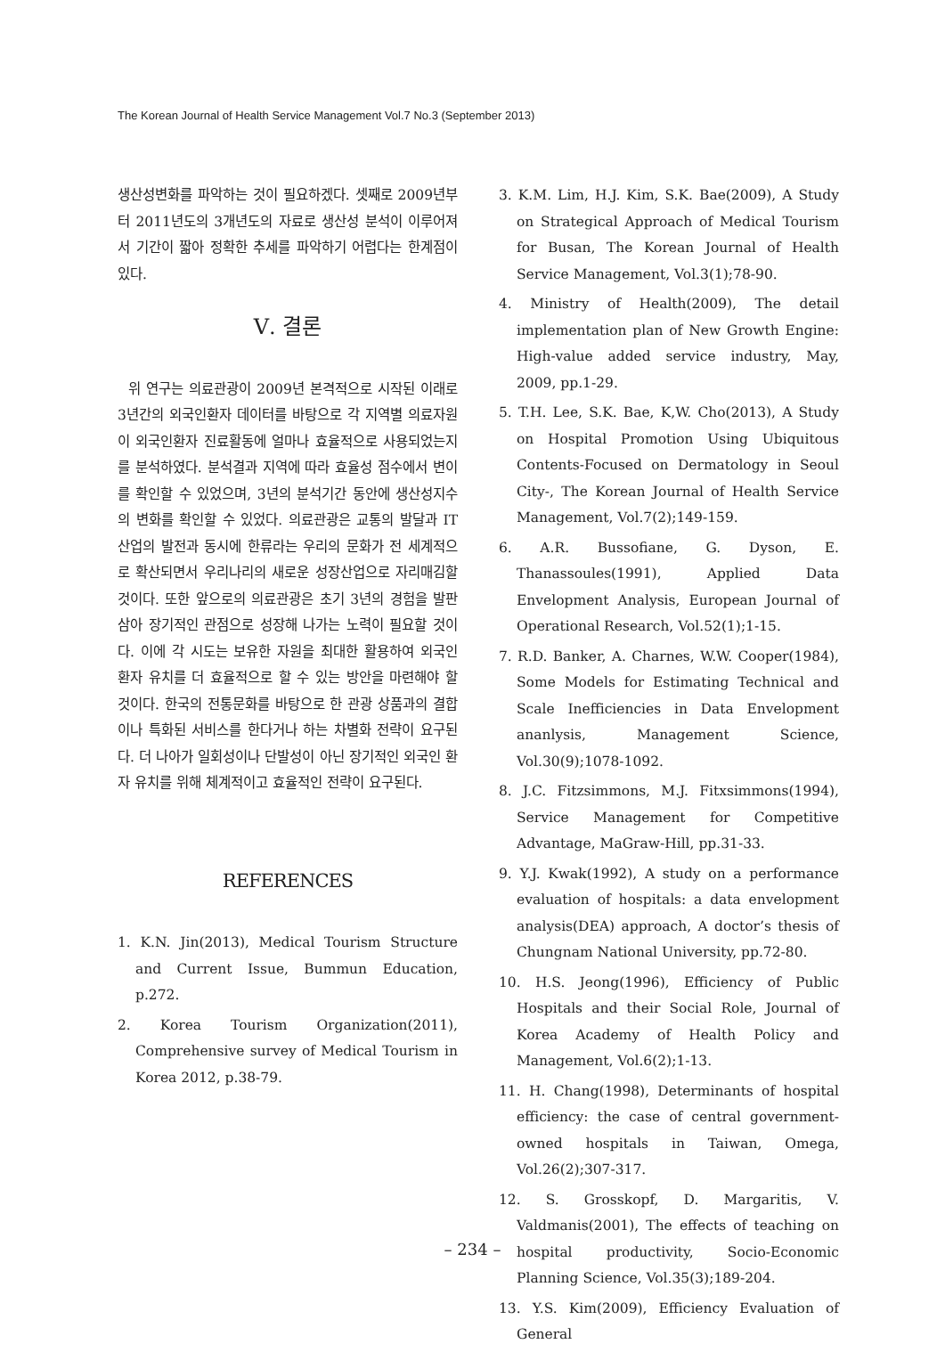The Korean Journal of Health Service Management Vol.7 No.3 (September 2013)
생산성변화를 파악하는 것이 필요하겠다. 셋째로 2009년부터 2011년도의 3개년도의 자료로 생산성 분석이 이루어져서 기간이 짧아 정확한 추세를 파악하기 어렵다는 한계점이 있다.
Ⅴ. 결론
위 연구는 의료관광이 2009년 본격적으로 시작된 이래로 3년간의 외국인환자 데이터를 바탕으로 각 지역별 의료자원이 외국인환자 진료활동에 얼마나 효율적으로 사용되었는지를 분석하였다. 분석결과 지역에 따라 효율성 점수에서 변이를 확인할 수 있었으며, 3년의 분석기간 동안에 생산성지수의 변화를 확인할 수 있었다. 의료관광은 교통의 발달과 IT산업의 발전과 동시에 한류라는 우리의 문화가 전 세계적으로 확산되면서 우리나리의 새로운 성장산업으로 자리매김할 것이다. 또한 앞으로의 의료관광은 초기 3년의 경험을 발판 삼아 장기적인 관점으로 성장해 나가는 노력이 필요할 것이다. 이에 각 시도는 보유한 자원을 최대한 활용하여 외국인 환자 유치를 더 효율적으로 할 수 있는 방안을 마련해야 할 것이다. 한국의 전통문화를 바탕으로 한 관광 상품과의 결합이나 특화된 서비스를 한다거나 하는 차별화 전략이 요구된다. 더 나아가 일회성이나 단발성이 아닌 장기적인 외국인 환자 유치를 위해 체계적이고 효율적인 전략이 요구된다.
REFERENCES
1. K.N. Jin(2013), Medical Tourism Structure and Current Issue, Bummun Education, p.272.
2. Korea Tourism Organization(2011), Comprehensive survey of Medical Tourism in Korea 2012, p.38-79.
3. K.M. Lim, H.J. Kim, S.K. Bae(2009), A Study on Strategical Approach of Medical Tourism for Busan, The Korean Journal of Health Service Management, Vol.3(1);78-90.
4. Ministry of Health(2009), The detail implementation plan of New Growth Engine: High-value added service industry, May, 2009, pp.1-29.
5. T.H. Lee, S.K. Bae, K,W. Cho(2013), A Study on Hospital Promotion Using Ubiquitous Contents-Focused on Dermatology in Seoul City-, The Korean Journal of Health Service Management, Vol.7(2);149-159.
6. A.R. Bussofiane, G. Dyson, E. Thanassoules(1991), Applied Data Envelopment Analysis, European Journal of Operational Research, Vol.52(1);1-15.
7. R.D. Banker, A. Charnes, W.W. Cooper(1984), Some Models for Estimating Technical and Scale Inefficiencies in Data Envelopment ananlysis, Management Science, Vol.30(9);1078-1092.
8. J.C. Fitzsimmons, M.J. Fitxsimmons(1994), Service Management for Competitive Advantage, MaGraw-Hill, pp.31-33.
9. Y.J. Kwak(1992), A study on a performance evaluation of hospitals: a data envelopment analysis(DEA) approach, A doctor’s thesis of Chungnam National University, pp.72-80.
10. H.S. Jeong(1996), Efficiency of Public Hospitals and their Social Role, Journal of Korea Academy of Health Policy and Management, Vol.6(2);1-13.
11. H. Chang(1998), Determinants of hospital efficiency: the case of central government-owned hospitals in Taiwan, Omega, Vol.26(2);307-317.
12. S. Grosskopf, D. Margaritis, V. Valdmanis(2001), The effects of teaching on hospital productivity, Socio-Economic Planning Science, Vol.35(3);189-204.
13. Y.S. Kim(2009), Efficiency Evaluation of General
– 234 –